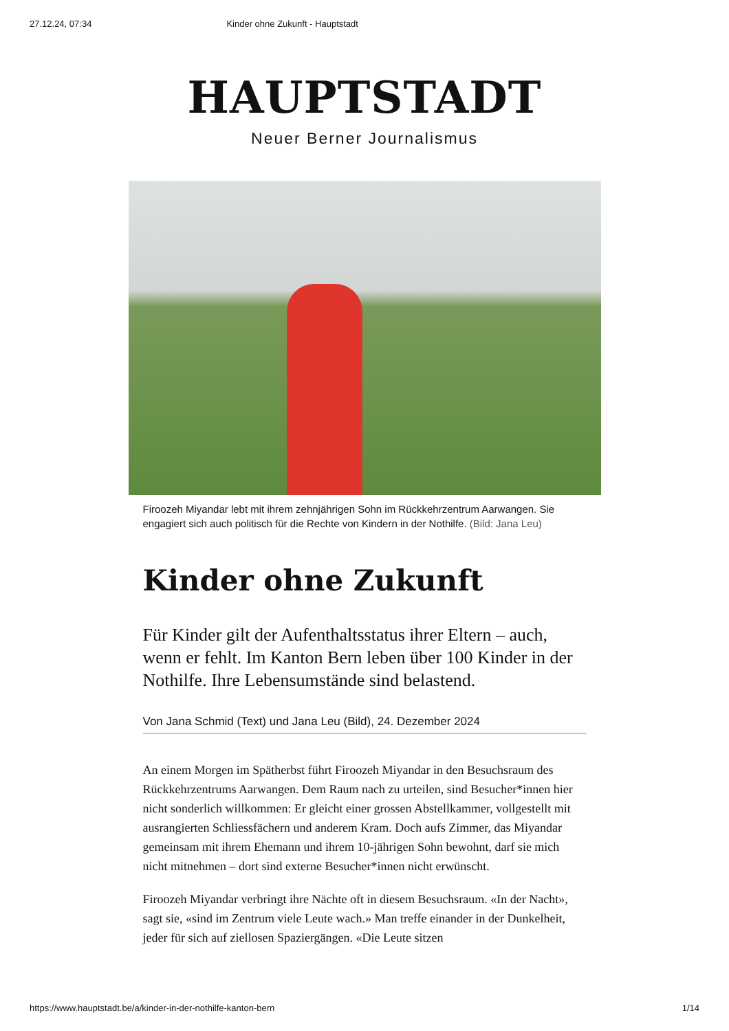27.12.24, 07:34 Kinder ohne Zukunft - Hauptstadt
HAUPTSTADT
Neuer Berner Journalismus
Firoozeh Miyandar lebt mit ihrem zehnjährigen Sohn im Rückkehrzentrum Aarwangen. Sie engagiert sich auch politisch für die Rechte von Kindern in der Nothilfe. (Bild: Jana Leu)
Kinder ohne Zukunft
Für Kinder gilt der Aufenthaltsstatus ihrer Eltern – auch, wenn er fehlt. Im Kanton Bern leben über 100 Kinder in der Nothilfe. Ihre Lebensumstände sind belastend.
Von Jana Schmid (Text) und Jana Leu (Bild), 24. Dezember 2024
An einem Morgen im Spätherbst führt Firoozeh Miyandar in den Besuchsraum des Rückkehrzentrums Aarwangen. Dem Raum nach zu urteilen, sind Besucher*innen hier nicht sonderlich willkommen: Er gleicht einer grossen Abstellkammer, vollgestellt mit ausrangierten Schliessfächern und anderem Kram. Doch aufs Zimmer, das Miyandar gemeinsam mit ihrem Ehemann und ihrem 10-jährigen Sohn bewohnt, darf sie mich nicht mitnehmen – dort sind externe Besucher*innen nicht erwünscht.
Firoozeh Miyandar verbringt ihre Nächte oft in diesem Besuchsraum. «In der Nacht», sagt sie, «sind im Zentrum viele Leute wach.» Man treffe einander in der Dunkelheit, jeder für sich auf ziellosen Spaziergängen. «Die Leute sitzen
https://www.hauptstadt.be/a/kinder-in-der-nothilfe-kanton-bern 1/14